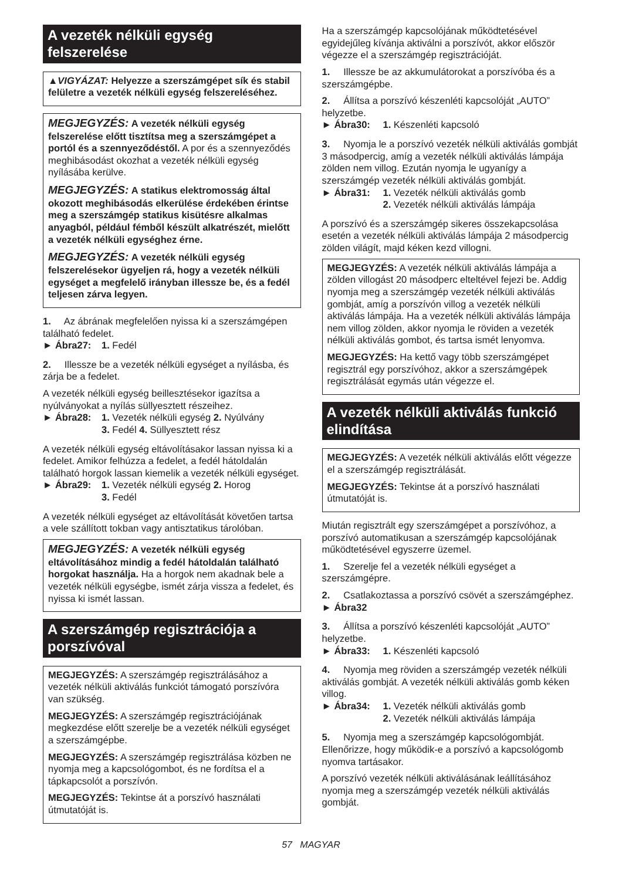A vezeték nélküli egység felszerelése
▲VIGYÁZAT: Helyezze a szerszámgépet sík és stabil felületre a vezeték nélküli egység felszereléséhez.
MEGJEGYZÉS: A vezeték nélküli egység felszerelése előtt tisztítsa meg a szerszámgépet a portól és a szennyeződéstől. A por és a szennyeződés meghibásodást okozhat a vezeték nélküli egység nyílásába kerülve.
MEGJEGYZÉS: A statikus elektromosság által okozott meghibásodás elkerülése érdekében érintse meg a szerszámgép statikus kisütésre alkalmas anyagból, például fémből készült alkatrészét, mielőtt a vezeték nélküli egységhez érne.
MEGJEGYZÉS: A vezeték nélküli egység felszerelésekor ügyeljen rá, hogy a vezeték nélküli egységet a megfelelő irányban illessze be, és a fedél teljesen zárva legyen.
1. Az ábrának megfelelően nyissa ki a szerszámgépen található fedelet.
► Ábra27: 1. Fedél
2. Illessze be a vezeték nélküli egységet a nyílásba, és zárja be a fedelet.
A vezeték nélküli egység beillesztésekor igazítsa a nyúlványokat a nyílás süllyesztett részeihez.
► Ábra28: 1. Vezeték nélküli egység 2. Nyúlvány
3. Fedél 4. Süllyesztett rész
A vezeték nélküli egység eltávolításakor lassan nyissa ki a fedelet. Amikor felhúzza a fedelet, a fedél hátoldalán található horgok lassan kiemelik a vezeték nélküli egységet.
► Ábra29: 1. Vezeték nélküli egység 2. Horog
3. Fedél
A vezeték nélküli egységet az eltávolítását követően tartsa a vele szállított tokban vagy antisztatikus tárolóban.
MEGJEGYZÉS: A vezeték nélküli egység eltávolításához mindig a fedél hátoldalán található horgokat használja. Ha a horgok nem akadnak bele a vezeték nélküli egységbe, ismét zárja vissza a fedelet, és nyissa ki ismét lassan.
A szerszámgép regisztrációja a porszívóval
MEGJEGYZÉS: A szerszámgép regisztrálásához a vezeték nélküli aktiválás funkciót támogató porszívóra van szükség.
MEGJEGYZÉS: A szerszámgép regisztrációjának megkezdése előtt szerelje be a vezeték nélküli egységet a szerszámgépbe.
MEGJEGYZÉS: A szerszámgép regisztrálása közben ne nyomja meg a kapcsológombot, és ne fordítsa el a tápkapcsolót a porszívón.
MEGJEGYZÉS: Tekintse át a porszívó használati útmutatóját is.
Ha a szerszámgép kapcsolójának működtetésével egyidejűleg kívánja aktiválni a porszívót, akkor először végezze el a szerszámgép regisztrációját.
1. Illessze be az akkumulátorokat a porszívóba és a szerszámgépbe.
2. Állítsa a porszívó készenléti kapcsolóját „AUTO” helyzetbe.
► Ábra30: 1. Készenléti kapcsoló
3. Nyomja le a porszívó vezeték nélküli aktiválás gombját 3 másodpercig, amíg a vezeték nélküli aktiválás lámpája zölden nem villog. Ezután nyomja le ugyanígy a szerszámgép vezeték nélküli aktiválás gombját.
► Ábra31: 1. Vezeték nélküli aktiválás gomb
2. Vezeték nélküli aktiválás lámpája
A porszívó és a szerszámgép sikeres összekapcsolása esetén a vezeték nélküli aktiválás lámpája 2 másodpercig zölden világít, majd kéken kezd villogni.
MEGJEGYZÉS: A vezeték nélküli aktiválás lámpája a zölden villogást 20 másodperc elteltével fejezi be. Addig nyomja meg a szerszámgép vezeték nélküli aktiválás gombját, amíg a porszívón villog a vezeték nélküli aktiválás lámpája. Ha a vezeték nélküli aktiválás lámpája nem villog zölden, akkor nyomja le röviden a vezeték nélküli aktiválás gombot, és tartsa ismét lenyomva.
MEGJEGYZÉS: Ha kettő vagy több szerszámgépet regisztrál egy porszívóhoz, akkor a szerszámgépek regisztrálását egymás után végezze el.
A vezeték nélküli aktiválás funkció elindítása
MEGJEGYZÉS: A vezeték nélküli aktiválás előtt végezze el a szerszámgép regisztrálását.
MEGJEGYZÉS: Tekintse át a porszívó használati útmutatóját is.
Miután regisztrált egy szerszámgépet a porszívóhoz, a porszívó automatikusan a szerszámgép kapcsolójának működtetésével egyszerre üzemel.
1. Szerelje fel a vezeték nélküli egységet a szerszámgépre.
2. Csatlakoztassa a porszívó csövét a szerszámgéphez.
► Ábra32
3. Állítsa a porszívó készenléti kapcsolóját „AUTO” helyzetbe.
► Ábra33: 1. Készenléti kapcsoló
4. Nyomja meg röviden a szerszámgép vezeték nélküli aktiválás gombját. A vezeték nélküli aktiválás gomb kéken villog.
► Ábra34: 1. Vezeték nélküli aktiválás gomb
2. Vezeték nélküli aktiválás lámpája
5. Nyomja meg a szerszámgép kapcsológombját. Ellenőrizze, hogy működik-e a porszívó a kapcsológomb nyomva tartásakor.
A porszívó vezeték nélküli aktiválásának leállításához nyomja meg a szerszámgép vezeték nélküli aktiválás gombját.
57 MAGYAR